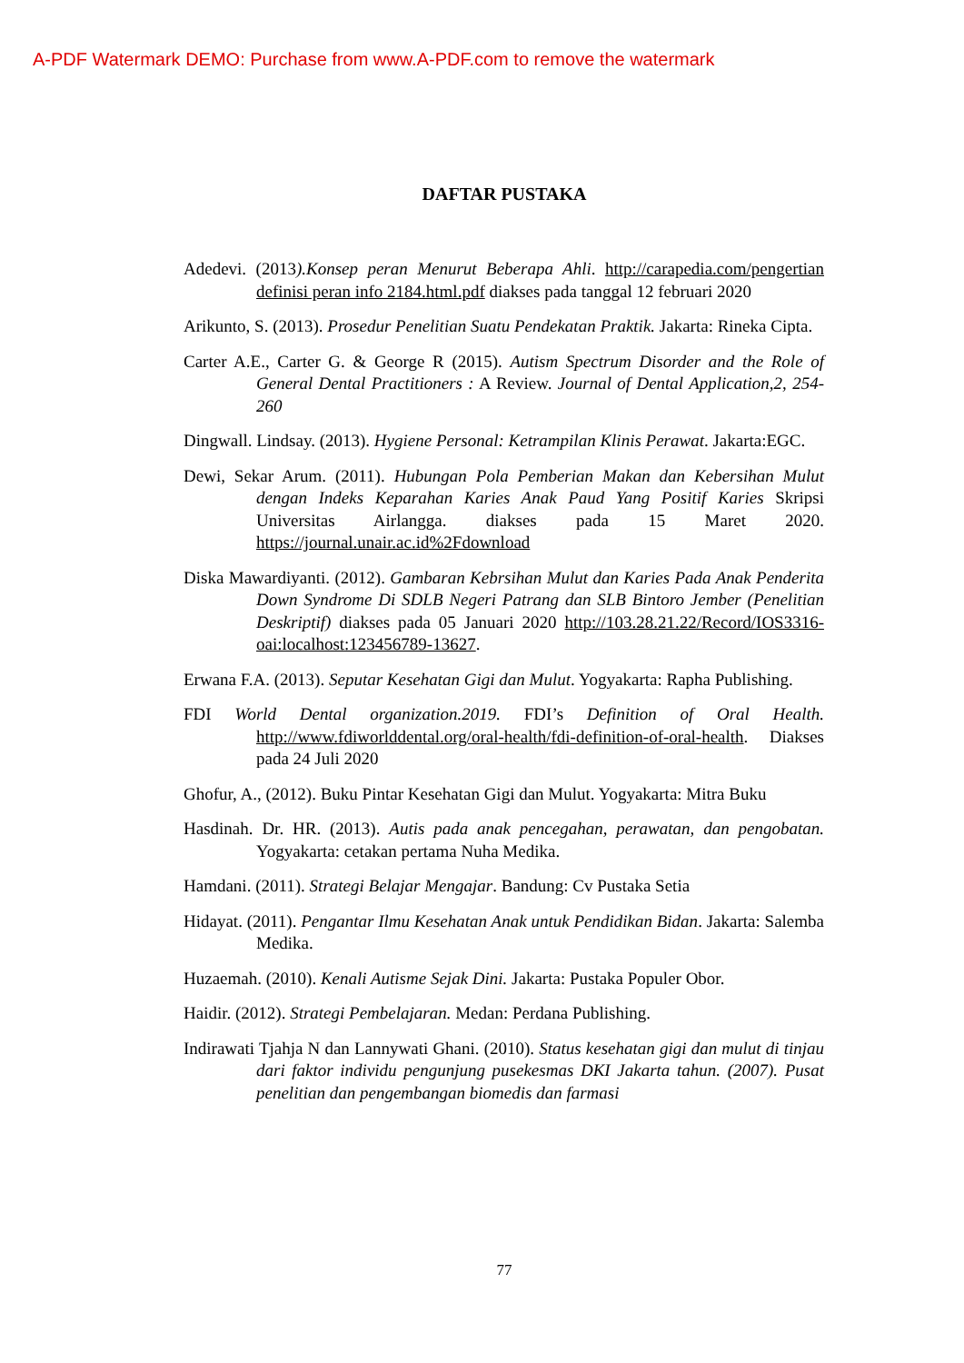A-PDF Watermark DEMO: Purchase from www.A-PDF.com to remove the watermark
DAFTAR PUSTAKA
Adedevi. (2013).Konsep peran Menurut Beberapa Ahli. http://carapedia.com/pengertian definisi peran info 2184.html.pdf diakses pada tanggal 12 februari 2020
Arikunto, S. (2013). Prosedur Penelitian Suatu Pendekatan Praktik. Jakarta: Rineka Cipta.
Carter A.E., Carter G. & George R (2015). Autism Spectrum Disorder and the Role of General Dental Practitioners : A Review. Journal of Dental Application,2, 254-260
Dingwall. Lindsay. (2013). Hygiene Personal: Ketrampilan Klinis Perawat. Jakarta:EGC.
Dewi, Sekar Arum. (2011). Hubungan Pola Pemberian Makan dan Kebersihan Mulut dengan Indeks Keparahan Karies Anak Paud Yang Positif Karies Skripsi Universitas Airlangga. diakses pada 15 Maret 2020. https://journal.unair.ac.id%2Fdownload
Diska Mawardiyanti. (2012). Gambaran Kebrsihan Mulut dan Karies Pada Anak Penderita Down Syndrome Di SDLB Negeri Patrang dan SLB Bintoro Jember (Penelitian Deskriptif) diakses pada 05 Januari 2020 http://103.28.21.22/Record/IOS3316-oai:localhost:123456789-13627.
Erwana F.A. (2013). Seputar Kesehatan Gigi dan Mulut. Yogyakarta: Rapha Publishing.
FDI World Dental organization.2019. FDI’s Definition of Oral Health. http://www.fdiworlddental.org/oral-health/fdi-definition-of-oral-health. Diakses pada 24 Juli 2020
Ghofur, A., (2012). Buku Pintar Kesehatan Gigi dan Mulut. Yogyakarta: Mitra Buku
Hasdinah. Dr. HR. (2013). Autis pada anak pencegahan, perawatan, dan pengobatan. Yogyakarta: cetakan pertama Nuha Medika.
Hamdani. (2011). Strategi Belajar Mengajar. Bandung: Cv Pustaka Setia
Hidayat. (2011). Pengantar Ilmu Kesehatan Anak untuk Pendidikan Bidan. Jakarta: Salemba Medika.
Huzaemah. (2010). Kenali Autisme Sejak Dini. Jakarta: Pustaka Populer Obor.
Haidir. (2012). Strategi Pembelajaran. Medan: Perdana Publishing.
Indirawati Tjahja N dan Lannywati Ghani. (2010). Status kesehatan gigi dan mulut di tinjau dari faktor individu pengunjung pusekesmas DKI Jakarta tahun. (2007). Pusat penelitian dan pengembangan biomedis dan farmasi
77